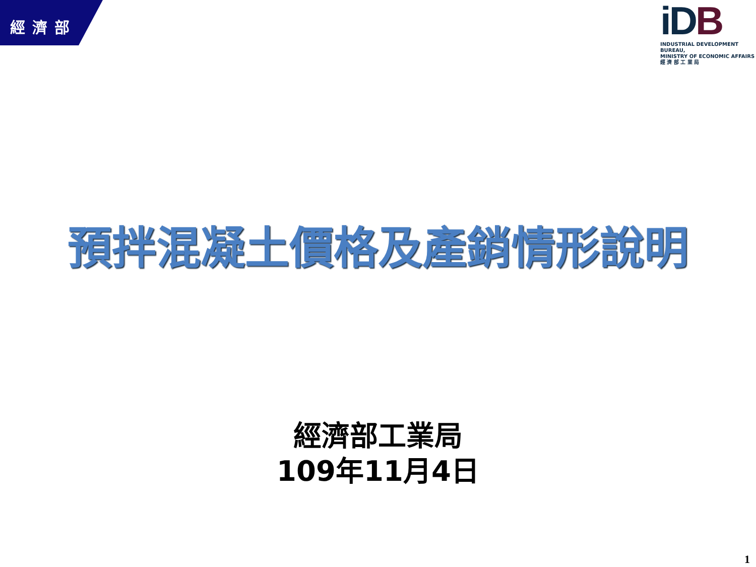經濟部
iDB
INDUSTRIAL DEVELOPMENT BUREAU,
MINISTRY OF ECONOMIC AFFAIRS
經 濟 部 工 業 局
預拌混凝土價格及產銷情形說明
經濟部工業局
109年11月4日
1